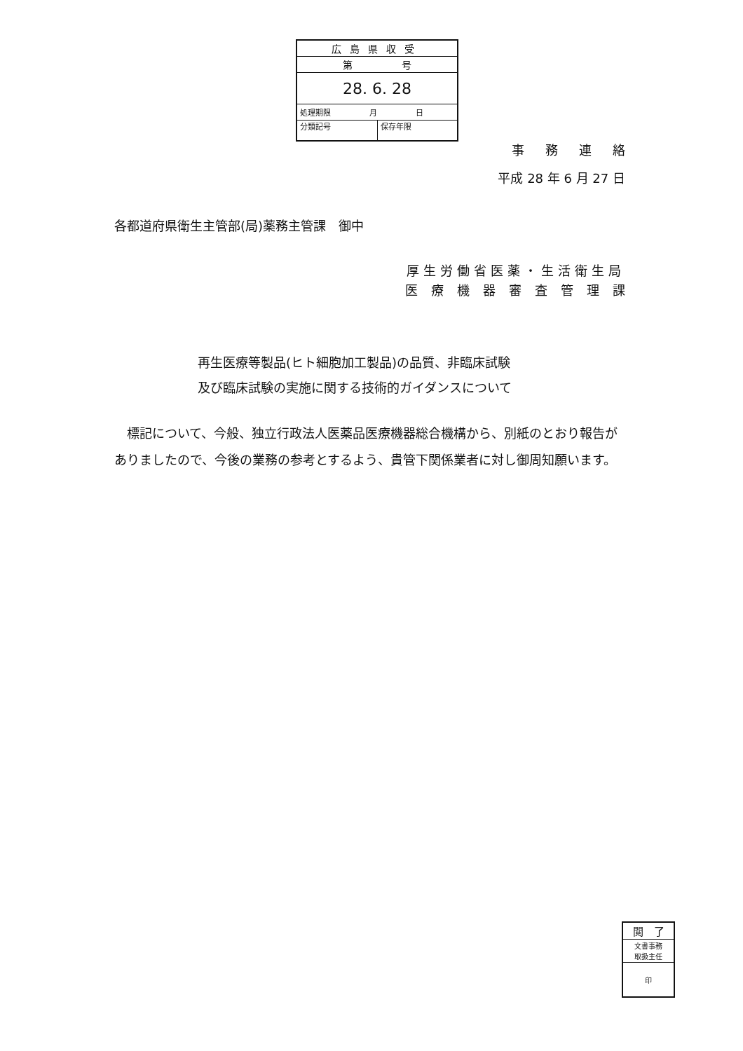| 広島県収受 | |
| 第 号 | |
| 28. 6. 28 | |
| 処理期限 月 日 | |
| 分類記号 | 保存年限 |
事務連絡
平成 28 年 6 月 27 日
各都道府県衛生主管部(局)薬務主管課　御中
厚生労働省医薬・生活衛生局
医療機器審査管理課
再生医療等製品(ヒト細胞加工製品)の品質、非臨床試験
及び臨床試験の実施に関する技術的ガイダンスについて
　標記について、今般、独立行政法人医薬品医療機器総合機構から、別紙のとおり報告がありましたので、今後の業務の参考とするよう、貴管下関係業者に対し御周知願います。
| 閲 了 |
| 文書事務 取扱主任 |
| 印 |